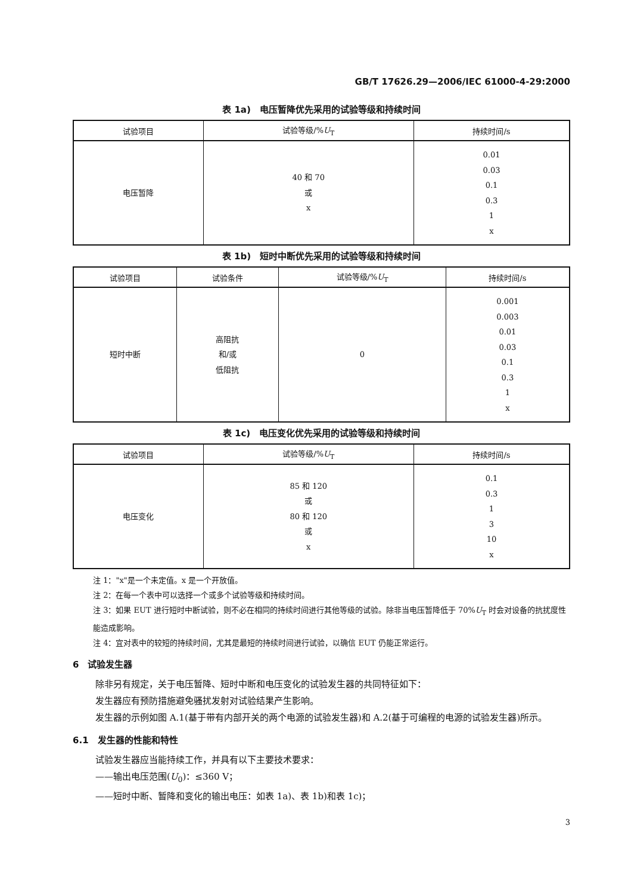GB/T 17626.29—2006/IEC 61000-4-29:2000
表 1a)　电压暂降优先采用的试验等级和持续时间
| 试验项目 | 试验等级/% U<sub>T</sub> | 持续时间/s |
| --- | --- | --- |
| 电压暂降 | 40 和 70 或 x | 0.01 0.03 0.1 0.3 1 x |
表 1b)　短时中断优先采用的试验等级和持续时间
| 试验项目 | 试验条件 | 试验等级/% U<sub>T</sub> | 持续时间/s |
| --- | --- | --- | --- |
| 短时中断 | 高阻抗 和/或 低阻抗 | 0 | 0.001 0.003 0.01 0.03 0.1 0.3 1 x |
表 1c)　电压变化优先采用的试验等级和持续时间
| 试验项目 | 试验等级/% U<sub>T</sub> | 持续时间/s |
| --- | --- | --- |
| 电压变化 | 85 和 120 或 80 和 120 或 x | 0.1 0.3 1 3 10 x |
注 1："x"是一个未定值。x 是一个开放值。
注 2：在每一个表中可以选择一个或多个试验等级和持续时间。
注 3：如果 EUT 进行短时中断试验，则不必在相同的持续时间进行其他等级的试验。除非当电压暂降低于 70%U<sub>T</sub> 时会对设备的抗扰度性能造成影响。
注 4：宜对表中的较短的持续时间，尤其是最短的持续时间进行试验，以确信 EUT 仍能正常运行。
6　试验发生器
除非另有规定，关于电压暂降、短时中断和电压变化的试验发生器的共同特征如下：
发生器应有预防措施避免骚扰发射对试验结果产生影响。
发生器的示例如图 A.1(基于带有内部开关的两个电源的试验发生器)和 A.2(基于可编程的电源的试验发生器)所示。
6.1　发生器的性能和特性
试验发生器应当能持续工作，并具有以下主要技术要求：
——输出电压范围(U<sub>0</sub>)：≤360 V；
——短时中断、暂降和变化的输出电压：如表 1a)、表 1b)和表 1c)；
3